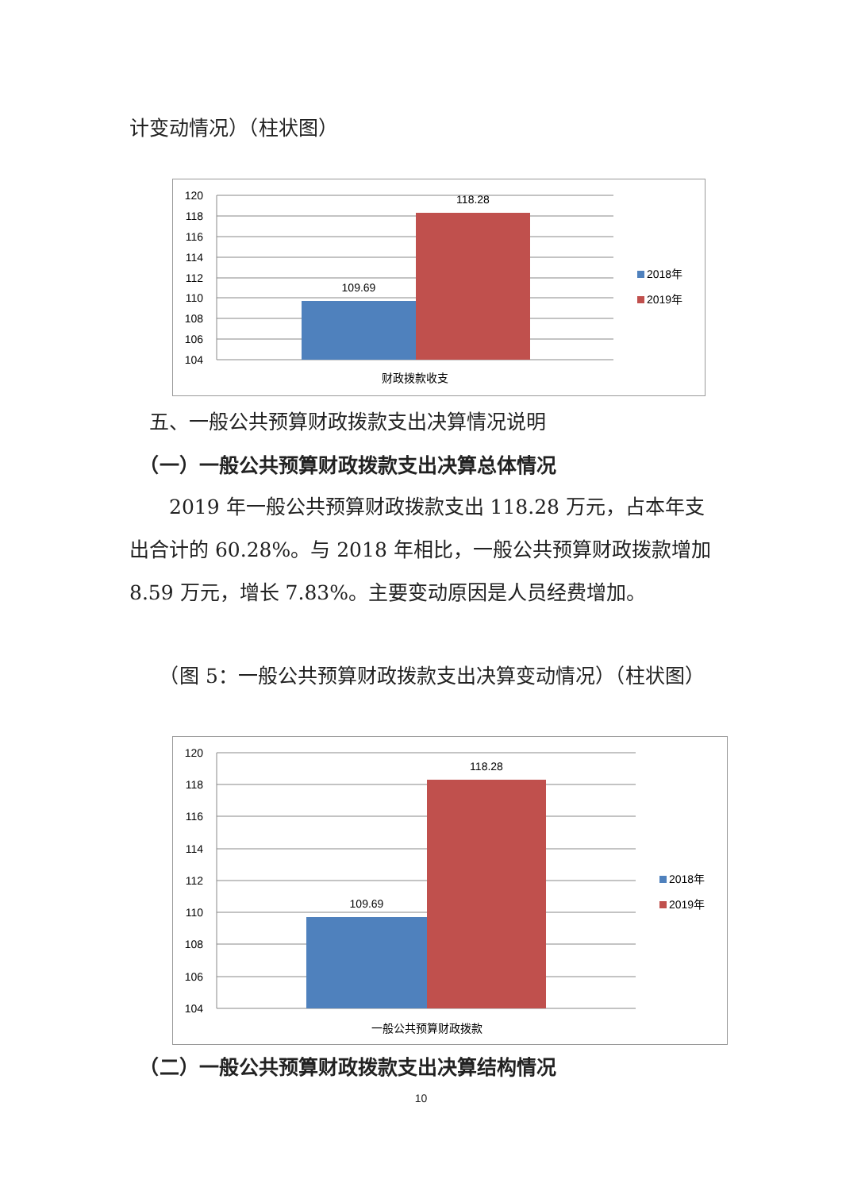计变动情况）（柱状图）
120
118
116
114
112
110
108
106
104
109.69
118.28
财政拨款收支
2018年
2019年
　五、一般公共预算财政拨款支出决算情况说明
　（一）一般公共预算财政拨款支出决算总体情况
　　2019 年一般公共预算财政拨款支出 118.28 万元，占本年支出合计的 60.28%。与 2018 年相比，一般公共预算财政拨款增加 8.59 万元，增长 7.83%。主要变动原因是人员经费增加。
　　（图 5：一般公共预算财政拨款支出决算变动情况）（柱状图）
120
118
116
114
112
110
108
106
104
109.69
118.28
一般公共预算财政拨款
2018年
2019年
　（二）一般公共预算财政拨款支出决算结构情况
10